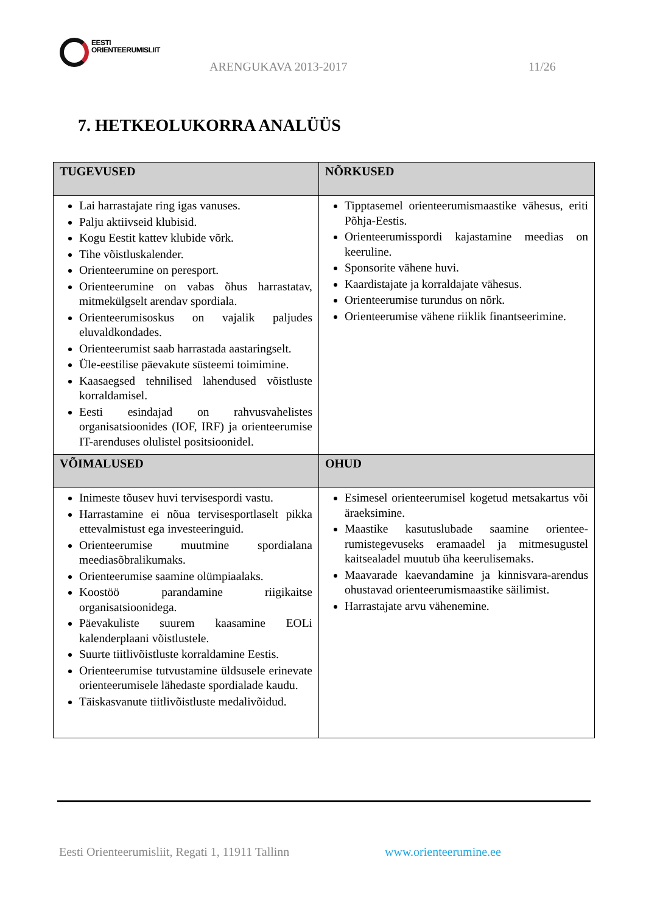EESTI
ORIENTEERUMISLIIT
ARENGUKAVA 2013-2017 11/26
7. HETKEOLUKORRA ANALÜÜS
| TUGEVUSED | NÕRKUSED |
| --- | --- |
| Lai harrastajate ring igas vanuses. Palju aktiivseid klubisid. Kogu Eestit kattev klubide võrk. Tihe võistluskalender. Orienteerumine on peresport. Orienteerumine on vabas õhus harrastatav, mitmekülgselt arendav spordiala. Orienteerumisoskus on vajalik paljudes eluvaldkondades. Orienteerumist saab harrastada aastaringselt. Üle-eestilise päevakute süsteemi toimimine. Kaasaegsed tehnilised lahendused võistluste korraldamisel. Eesti esindajad on rahvusvahelistes organisatsioonides (IOF, IRF) ja orienteerumise IT-arenduses olulistel positsioonidel. | Tipptasemel orienteerumismaastike vähesus, eriti Põhja-Eestis. Orienteerumisspordi kajastamine meedias on keeruline. Sponsorite vähene huvi. Kaardistajate ja korraldajate vähesus. Orienteerumise turundus on nõrk. Orienteerumise vähene riiklik finantseerimine. |
| VÕIMALUSED | OHUD |
| Inimeste tõusev huvi tervisespordi vastu. Harrastamine ei nõua tervisesportlaselt pikka ettevalmistust ega investeeringuid. Orienteerumise muutmine spordialana meediasõbralikumaks. Orienteerumise saamine olümpiaalaks. Koostöö parandamine riigikaitse organisatsioonidega. Päevakuliste suurem kaasamine EOLi kalenderplaani võistlustele. Suurte tiitlivõistluste korraldamine Eestis. Orienteerumise tutvustamine üldsusele erinevate orienteerumisele lähedaste spordialade kaudu. Täiskasvanute tiitlivõistluste medalivõidud. | Esimesel orienteerumisel kogetud metsakartus või äraeksimine. Maastike kasutuslubade saamine orientee-rumistegevuseks eramaadel ja mitmesugustel kaitsealadel muutub üha keerulisemaks. Maavarade kaevandamine ja kinnisvara-arendus ohustavad orienteerumismaastike säilimist. Harrastajate arvu vähenemine. |
Eesti Orienteerumisliit, Regati 1, 11911 Tallinn
www.orienteerumine.ee